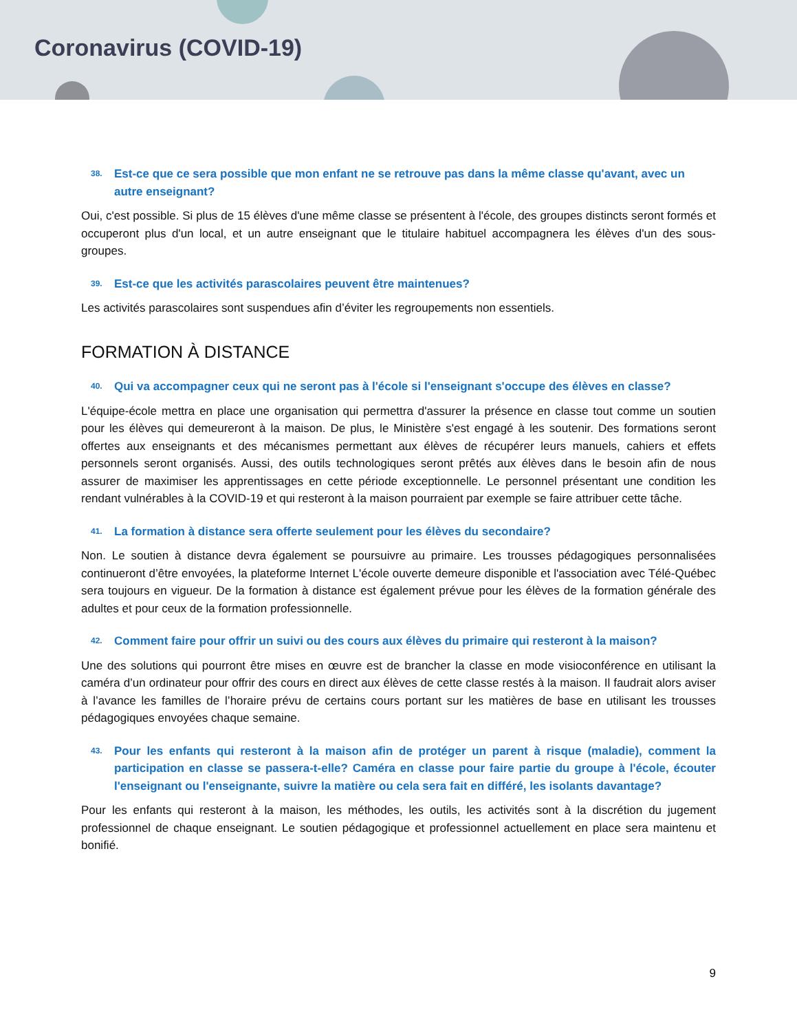Coronavirus (COVID-19)
38. Est-ce que ce sera possible que mon enfant ne se retrouve pas dans la même classe qu'avant, avec un autre enseignant?
Oui, c'est possible. Si plus de 15 élèves d'une même classe se présentent à l'école, des groupes distincts seront formés et occuperont plus d'un local, et un autre enseignant que le titulaire habituel accompagnera les élèves d'un des sous-groupes.
39. Est-ce que les activités parascolaires peuvent être maintenues?
Les activités parascolaires sont suspendues afin d’éviter les regroupements non essentiels.
FORMATION À DISTANCE
40. Qui va accompagner ceux qui ne seront pas à l'école si l'enseignant s'occupe des élèves en classe?
L'équipe-école mettra en place une organisation qui permettra d'assurer la présence en classe tout comme un soutien pour les élèves qui demeureront à la maison. De plus, le Ministère s'est engagé à les soutenir. Des formations seront offertes aux enseignants et des mécanismes permettant aux élèves de récupérer leurs manuels, cahiers et effets personnels seront organisés. Aussi, des outils technologiques seront prêtés aux élèves dans le besoin afin de nous assurer de maximiser les apprentissages en cette période exceptionnelle. Le personnel présentant une condition les rendant vulnérables à la COVID-19 et qui resteront à la maison pourraient par exemple se faire attribuer cette tâche.
41. La formation à distance sera offerte seulement pour les élèves du secondaire?
Non. Le soutien à distance devra également se poursuivre au primaire. Les trousses pédagogiques personnalisées continueront d’être envoyées, la plateforme Internet L'école ouverte demeure disponible et l'association avec Télé-Québec sera toujours en vigueur. De la formation à distance est également prévue pour les élèves de la formation générale des adultes et pour ceux de la formation professionnelle.
42. Comment faire pour offrir un suivi ou des cours aux élèves du primaire qui resteront à la maison?
Une des solutions qui pourront être mises en œuvre est de brancher la classe en mode visioconférence en utilisant la caméra d’un ordinateur pour offrir des cours en direct aux élèves de cette classe restés à la maison. Il faudrait alors aviser à l’avance les familles de l’horaire prévu de certains cours portant sur les matières de base en utilisant les trousses pédagogiques envoyées chaque semaine.
43. Pour les enfants qui resteront à la maison afin de protéger un parent à risque (maladie), comment la participation en classe se passera-t-elle? Caméra en classe pour faire partie du groupe à l'école, écouter l'enseignant ou l'enseignante, suivre la matière ou cela sera fait en différé, les isolants davantage?
Pour les enfants qui resteront à la maison, les méthodes, les outils, les activités sont à la discrétion du jugement professionnel de chaque enseignant. Le soutien pédagogique et professionnel actuellement en place sera maintenu et bonifié.
9